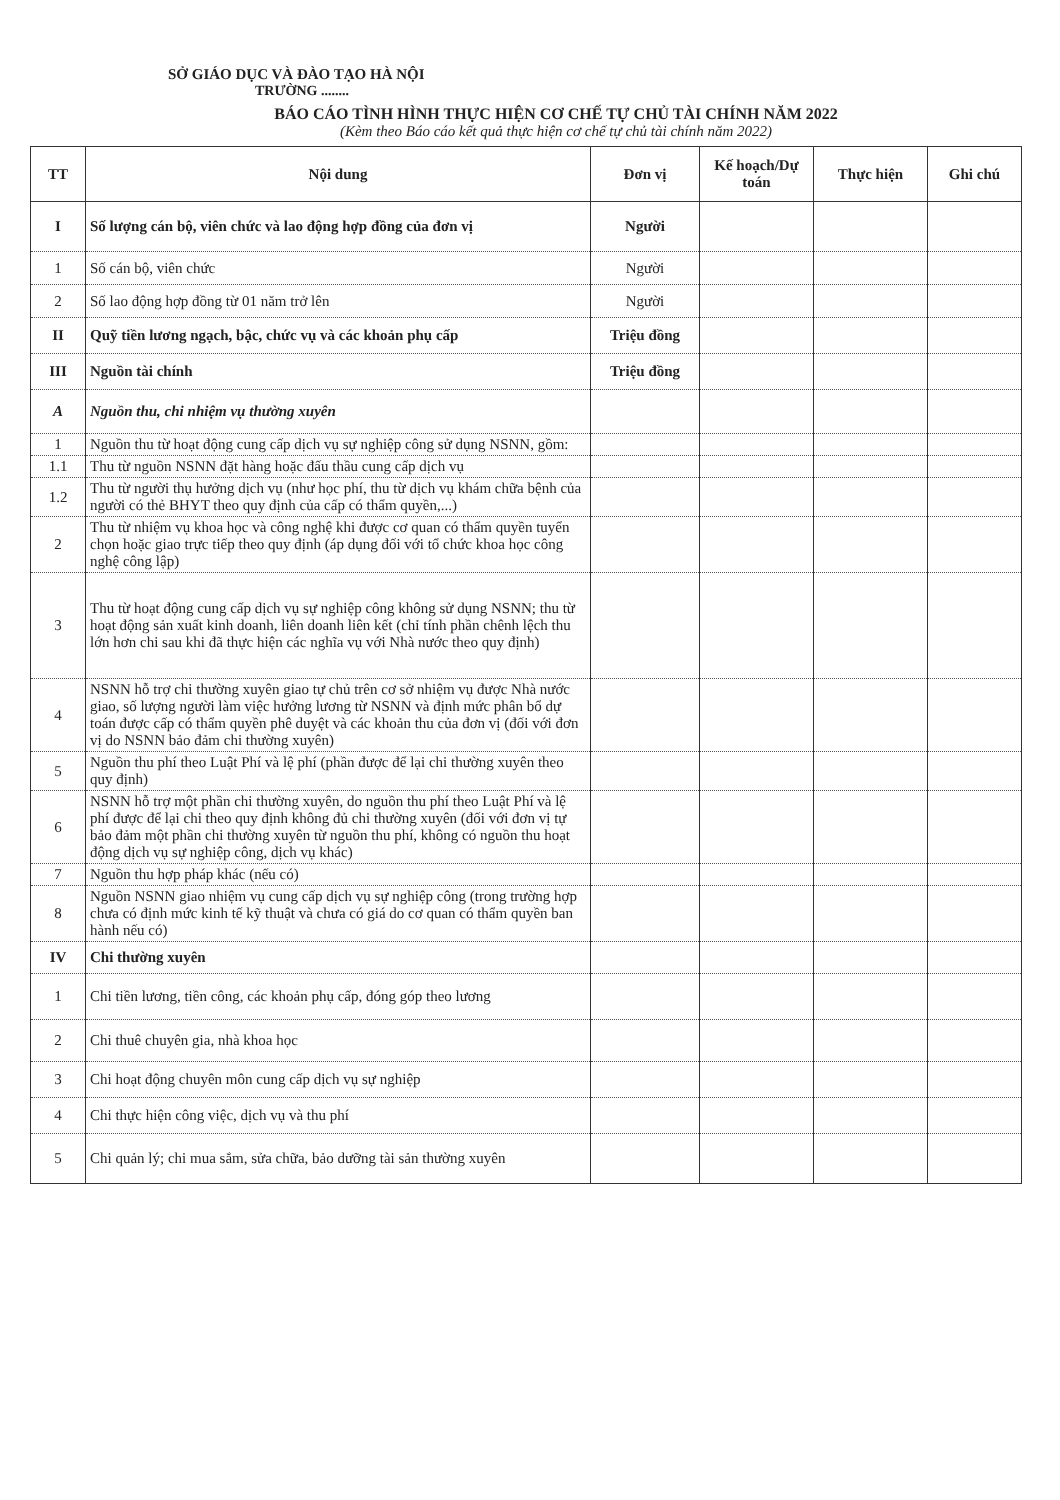SỞ GIÁO DỤC VÀ ĐÀO TẠO HÀ NỘI
TRƯỜNG ........
BÁO CÁO TÌNH HÌNH THỰC HIỆN CƠ CHẾ TỰ CHỦ TÀI CHÍNH NĂM 2022
(Kèm theo Báo cáo kết quả thực hiện cơ chế tự chủ tài chính năm 2022)
| TT | Nội dung | Đơn vị | Kế hoạch/Dự toán | Thực hiện | Ghi chú |
| --- | --- | --- | --- | --- | --- |
| I | Số lượng cán bộ, viên chức và lao động hợp đồng của đơn vị | Người | | | |
| 1 | Số cán bộ, viên chức | Người | | | |
| 2 | Số lao động hợp đồng từ 01 năm trở lên | Người | | | |
| II | Quỹ tiền lương ngạch, bậc, chức vụ và các khoản phụ cấp | Triệu đồng | | | |
| III | Nguồn tài chính | Triệu đồng | | | |
| A | Nguồn thu, chi nhiệm vụ thường xuyên | | | | |
| 1 | Nguồn thu từ hoạt động cung cấp dịch vụ sự nghiệp công sử dụng NSNN, gồm: | | | | |
| 1.1 | Thu từ nguồn NSNN đặt hàng hoặc đấu thầu cung cấp dịch vụ | | | | |
| 1.2 | Thu từ người thụ hưởng dịch vụ (như học phí, thu từ dịch vụ khám chữa bệnh của người có thẻ BHYT theo quy định của cấp có thẩm quyền,...) | | | | |
| 2 | Thu từ nhiệm vụ khoa học và công nghệ khi được cơ quan có thẩm quyền tuyển chọn hoặc giao trực tiếp theo quy định (áp dụng đối với tổ chức khoa học công nghệ công lập) | | | | |
| 3 | Thu từ hoạt động cung cấp dịch vụ sự nghiệp công không sử dụng NSNN; thu từ hoạt động sản xuất kinh doanh, liên doanh liên kết (chỉ tính phần chênh lệch thu lớn hơn chi sau khi đã thực hiện các nghĩa vụ với Nhà nước theo quy định) | | | | |
| 4 | NSNN hỗ trợ chi thường xuyên giao tự chủ trên cơ sở nhiệm vụ được Nhà nước giao, số lượng người làm việc hưởng lương từ NSNN và định mức phân bổ dự toán được cấp có thẩm quyền phê duyệt và các khoản thu của đơn vị (đối với đơn vị do NSNN bảo đảm chi thường xuyên) | | | | |
| 5 | Nguồn thu phí theo Luật Phí và lệ phí (phần được để lại chi thường xuyên theo quy định) | | | | |
| 6 | NSNN hỗ trợ một phần chi thường xuyên, do nguồn thu phí theo Luật Phí và lệ phí được để lại chi theo quy định không đủ chi thường xuyên (đối với đơn vị tự bảo đảm một phần chi thường xuyên từ nguồn thu phí, không có nguồn thu hoạt động dịch vụ sự nghiệp công, dịch vụ khác) | | | | |
| 7 | Nguồn thu hợp pháp khác (nếu có) | | | | |
| 8 | Nguồn NSNN giao nhiệm vụ cung cấp dịch vụ sự nghiệp công (trong trường hợp chưa có định mức kinh tế kỹ thuật và chưa có giá do cơ quan có thẩm quyền ban hành nếu có) | | | | |
| IV | Chi thường xuyên | | | | |
| 1 | Chi tiền lương, tiền công, các khoản phụ cấp, đóng góp theo lương | | | | |
| 2 | Chi thuê chuyên gia, nhà khoa học | | | | |
| 3 | Chi hoạt động chuyên môn cung cấp dịch vụ sự nghiệp | | | | |
| 4 | Chi thực hiện công việc, dịch vụ và thu phí | | | | |
| 5 | Chi quản lý; chi mua sắm, sửa chữa, bảo dưỡng tài sản thường xuyên | | | | |